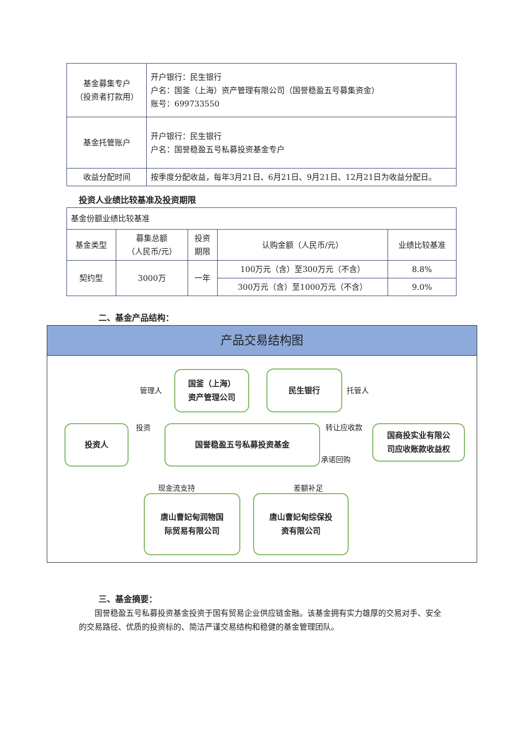| 基金募集专户 （投资者打款用） | 开户银行：民生银行 户名：国釜（上海）资产管理有限公司（国誉稳盈五号募集资金） 账号：699733550 |
| 基金托管账户 | 开户银行：民生银行 户名：国誉稳盈五号私募投资基金专户 |
| 收益分配时间 | 按季度分配收益，每年3月21日、6月21日、9月21日、12月21日为收益分配日。 |
投资人业绩比较基准及投资期限
| 基金份额业绩比较基准 | | | | |
| 基金类型 | 募集总额 （人民币/元） | 投资 期限 | 认购金额（人民币/元） | 业绩比较基准 |
| 契约型 | 3000万 | 一年 | 100万元（含）至300万元（不含） | 8.8% |
| | | | 300万元（含）至1000万元（不含） | 9.0% |
二、基金产品结构：
产品交易结构图
管理人
国釜（上海）
资产管理公司
民生银行
托管人
投资人 投资 国誉稳盈五号私募投资基金 转让应收款
承诺回购
国商投实业有限公
司应收账款收益权
现金流支持 差额补足
唐山曹妃甸润物国
际贸易有限公司
唐山曹妃甸综保投
资有限公司
三、基金摘要：
  国誉稳盈五号私募投资基金投资于国有贸易企业供应链金融。该基金拥有实力雄厚的交易对手、安全的交易路径、优质的投资标的、简洁严谨交易结构和稳健的基金管理团队。